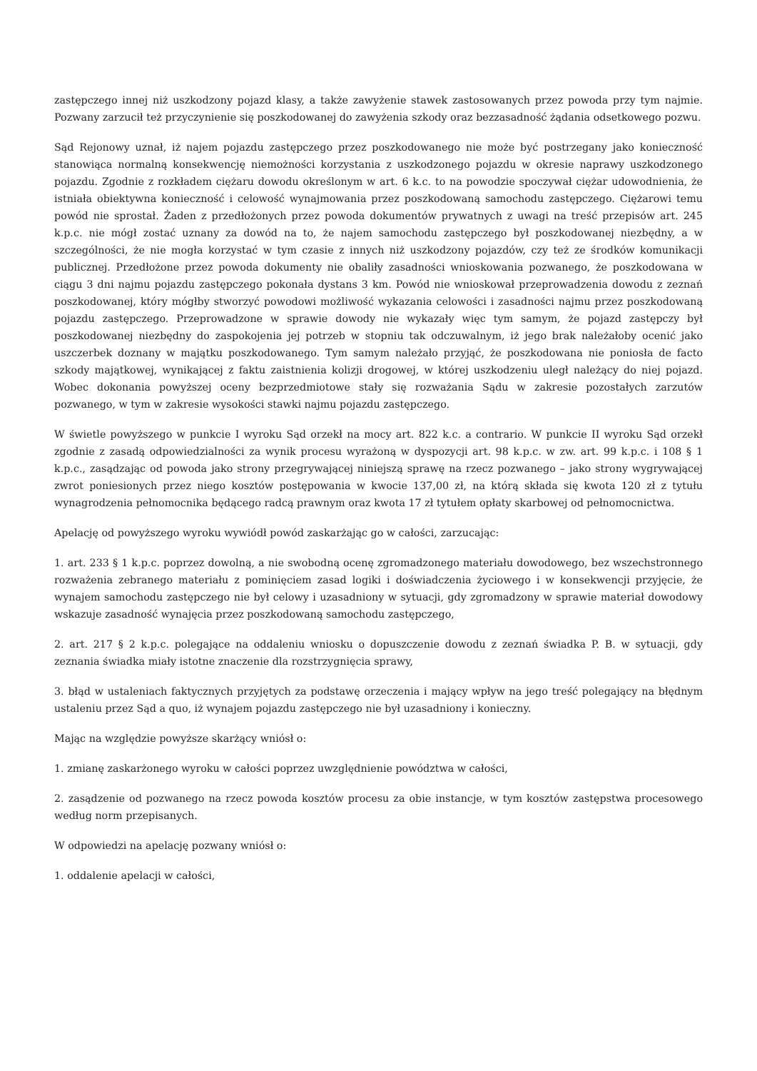zastępczego innej niż uszkodzony pojazd klasy, a także zawyżenie stawek zastosowanych przez powoda przy tym najmie. Pozwany zarzucił też przyczynienie się poszkodowanej do zawyżenia szkody oraz bezzasadność żądania odsetkowego pozwu.
Sąd Rejonowy uznał, iż najem pojazdu zastępczego przez poszkodowanego nie może być postrzegany jako konieczność stanowiąca normalną konsekwencję niemożności korzystania z uszkodzonego pojazdu w okresie naprawy uszkodzonego pojazdu. Zgodnie z rozkładem ciężaru dowodu określonym w art. 6 k.c. to na powodzie spoczywał ciężar udowodnienia, że istniała obiektywna konieczność i celowość wynajmowania przez poszkodowaną samochodu zastępczego. Ciężarowi temu powód nie sprostał. Żaden z przedłożonych przez powoda dokumentów prywatnych z uwagi na treść przepisów art. 245 k.p.c. nie mógł zostać uznany za dowód na to, że najem samochodu zastępczego był poszkodowanej niezbędny, a w szczególności, że nie mogła korzystać w tym czasie z innych niż uszkodzony pojazdów, czy też ze środków komunikacji publicznej. Przedłożone przez powoda dokumenty nie obaliły zasadności wnioskowania pozwanego, że poszkodowana w ciągu 3 dni najmu pojazdu zastępczego pokonała dystans 3 km. Powód nie wnioskował przeprowadzenia dowodu z zeznań poszkodowanej, który mógłby stworzyć powodowi możliwość wykazania celowości i zasadności najmu przez poszkodowaną pojazdu zastępczego. Przeprowadzone w sprawie dowody nie wykazały więc tym samym, że pojazd zastępczy był poszkodowanej niezbędny do zaspokojenia jej potrzeb w stopniu tak odczuwalnym, iż jego brak należałoby ocenić jako uszczerbek doznany w majątku poszkodowanego. Tym samym należało przyjąć, że poszkodowana nie poniosła de facto szkody majątkowej, wynikającej z faktu zaistnienia kolizji drogowej, w której uszkodzeniu uległ należący do niej pojazd. Wobec dokonania powyższej oceny bezprzedmiotowe stały się rozważania Sądu w zakresie pozostałych zarzutów pozwanego, w tym w zakresie wysokości stawki najmu pojazdu zastępczego.
W świetle powyższego w punkcie I wyroku Sąd orzekł na mocy art. 822 k.c. a contrario. W punkcie II wyroku Sąd orzekł zgodnie z zasadą odpowiedzialności za wynik procesu wyrażoną w dyspozycji art. 98 k.p.c. w zw. art. 99 k.p.c. i 108 § 1 k.p.c., zasądzając od powoda jako strony przegrywającej niniejszą sprawę na rzecz pozwanego – jako strony wygrywającej zwrot poniesionych przez niego kosztów postępowania w kwocie 137,00 zł, na którą składa się kwota 120 zł z tytułu wynagrodzenia pełnomocnika będącego radcą prawnym oraz kwota 17 zł tytułem opłaty skarbowej od pełnomocnictwa.
Apelację od powyższego wyroku wywiódł powód zaskarżając go w całości, zarzucając:
1. art. 233 § 1 k.p.c. poprzez dowolną, a nie swobodną ocenę zgromadzonego materiału dowodowego, bez wszechstronnego rozważenia zebranego materiału z pominięciem zasad logiki i doświadczenia życiowego i w konsekwencji przyjęcie, że wynajem samochodu zastępczego nie był celowy i uzasadniony w sytuacji, gdy zgromadzony w sprawie materiał dowodowy wskazuje zasadność wynajęcia przez poszkodowaną samochodu zastępczego,
2. art. 217 § 2 k.p.c. polegające na oddaleniu wniosku o dopuszczenie dowodu z zeznań świadka P. B. w sytuacji, gdy zeznania świadka miały istotne znaczenie dla rozstrzygnięcia sprawy,
3. błąd w ustaleniach faktycznych przyjętych za podstawę orzeczenia i mający wpływ na jego treść polegający na błędnym ustaleniu przez Sąd a quo, iż wynajem pojazdu zastępczego nie był uzasadniony i konieczny.
Mając na względzie powyższe skarżący wniósł o:
1. zmianę zaskarżonego wyroku w całości poprzez uwzględnienie powództwa w całości,
2. zasądzenie od pozwanego na rzecz powoda kosztów procesu za obie instancje, w tym kosztów zastępstwa procesowego według norm przepisanych.
W odpowiedzi na apelację pozwany wniósł o:
1. oddalenie apelacji w całości,